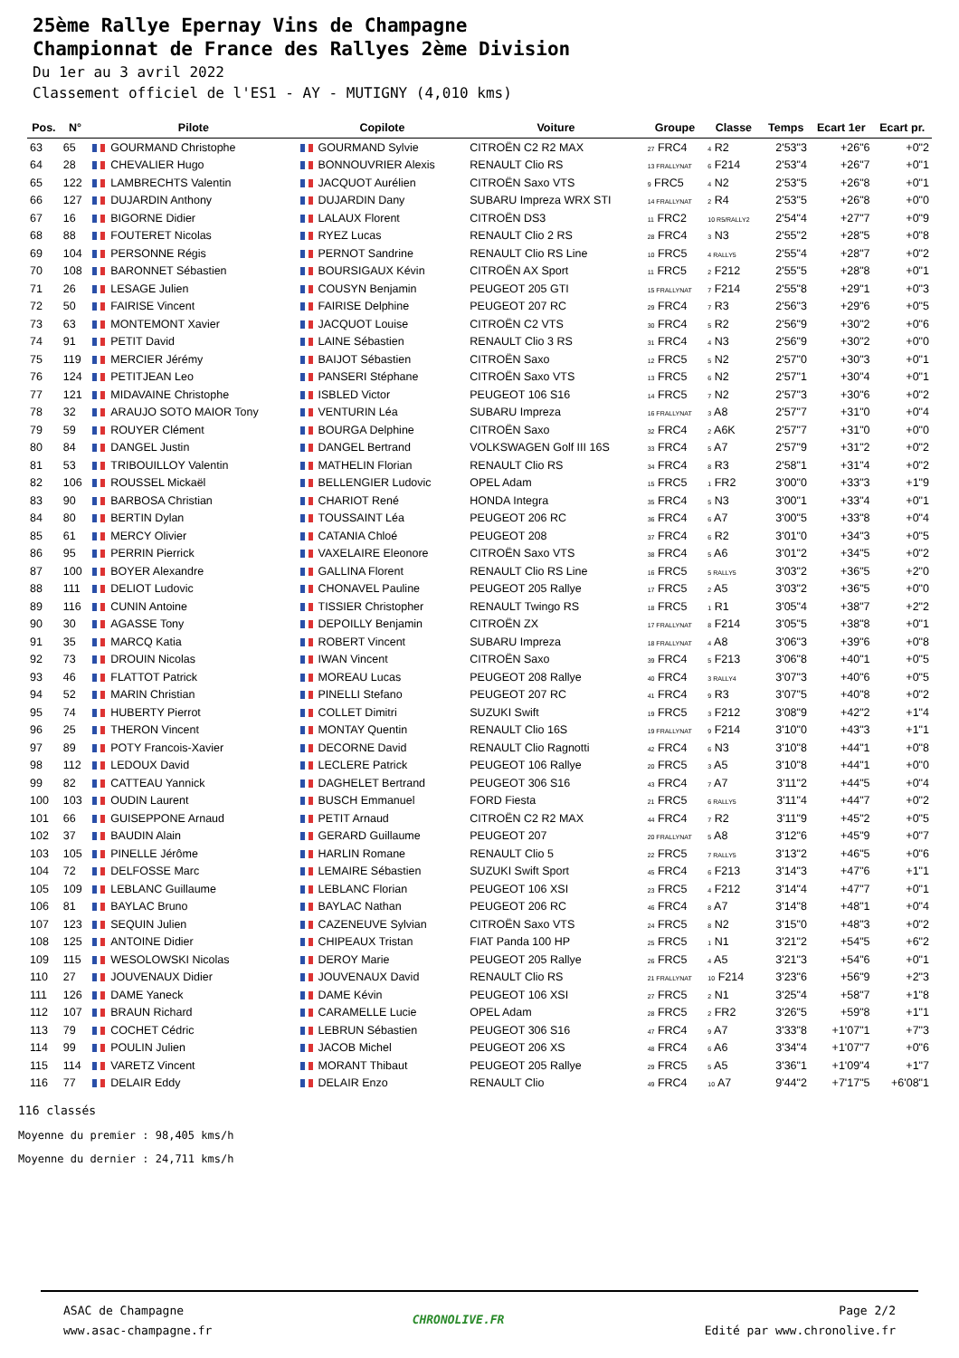25ème Rallye Epernay Vins de Champagne
Championnat de France des Rallyes 2ème Division
Du 1er au 3 avril 2022
Classement officiel de l'ES1 - AY - MUTIGNY (4,010 kms)
| Pos. | N° | Pilote | Copilote | Voiture | Groupe | Classe | Temps | Ecart 1er | Ecart pr. |
| --- | --- | --- | --- | --- | --- | --- | --- | --- | --- |
| 63 | 65 | GOURMAND Christophe | GOURMAND Sylvie | CITROËN C2 R2 MAX | 27 FRC4 | 4 R2 | 2'53"3 | +26"6 | +0"2 |
| 64 | 28 | CHEVALIER Hugo | BONNOUVRIER Alexis | RENAULT Clio RS | 13 FRALLYNAT | 6 F214 | 2'53"4 | +26"7 | +0"1 |
| 65 | 122 | LAMBRECHTS Valentin | JACQUOT Aurélien | CITROËN Saxo VTS | 9 FRC5 | 4 N2 | 2'53"5 | +26"8 | +0"1 |
| 66 | 127 | DUJARDIN Anthony | DUJARDIN Dany | SUBARU Impreza WRX STI | 14 FRALLYNAT | 2 R4 | 2'53"5 | +26"8 | +0"0 |
| 67 | 16 | BIGORNE Didier | LALAUX Florent | CITROËN DS3 | 11 FRC2 | 10 R5/RALLY2 | 2'54"4 | +27"7 | +0"9 |
| 68 | 88 | FOUTERET Nicolas | RYEZ Lucas | RENAULT Clio 2 RS | 28 FRC4 | 3 N3 | 2'55"2 | +28"5 | +0"8 |
| 69 | 104 | PERSONNE Régis | PERNOT Sandrine | RENAULT Clio RS Line | 10 FRC5 | 4 RALLY5 | 2'55"4 | +28"7 | +0"2 |
| 70 | 108 | BARONNET Sébastien | BOURSIGAUX Kévin | CITROËN AX Sport | 11 FRC5 | 2 F212 | 2'55"5 | +28"8 | +0"1 |
| 71 | 26 | LESAGE Julien | COUSYN Benjamin | PEUGEOT 205 GTI | 15 FRALLYNAT | 7 F214 | 2'55"8 | +29"1 | +0"3 |
| 72 | 50 | FAIRISE Vincent | FAIRISE Delphine | PEUGEOT 207 RC | 29 FRC4 | 7 R3 | 2'56"3 | +29"6 | +0"5 |
| 73 | 63 | MONTEMONT Xavier | JACQUOT Louise | CITROËN C2 VTS | 30 FRC4 | 5 R2 | 2'56"9 | +30"2 | +0"6 |
| 74 | 91 | PETIT David | LAINE Sébastien | RENAULT Clio 3 RS | 31 FRC4 | 4 N3 | 2'56"9 | +30"2 | +0"0 |
| 75 | 119 | MERCIER Jérémy | BAIJOT Sébastien | CITROËN Saxo | 12 FRC5 | 5 N2 | 2'57"0 | +30"3 | +0"1 |
| 76 | 124 | PETITJEAN Leo | PANSERI Stéphane | CITROËN Saxo VTS | 13 FRC5 | 6 N2 | 2'57"1 | +30"4 | +0"1 |
| 77 | 121 | MIDAVAINE Christophe | ISBLED Victor | PEUGEOT 106 S16 | 14 FRC5 | 7 N2 | 2'57"3 | +30"6 | +0"2 |
| 78 | 32 | ARAUJO SOTO MAIOR Tony | VENTURIN Léa | SUBARU Impreza | 16 FRALLYNAT | 3 A8 | 2'57"7 | +31"0 | +0"4 |
| 79 | 59 | ROUYER Clément | BOURGA Delphine | CITROËN Saxo | 32 FRC4 | 2 A6K | 2'57"7 | +31"0 | +0"0 |
| 80 | 84 | DANGEL Justin | DANGEL Bertrand | VOLKSWAGEN Golf III 16S | 33 FRC4 | 5 A7 | 2'57"9 | +31"2 | +0"2 |
| 81 | 53 | TRIBOUILLOY Valentin | MATHELIN Florian | RENAULT Clio RS | 34 FRC4 | 8 R3 | 2'58"1 | +31"4 | +0"2 |
| 82 | 106 | ROUSSEL Mickaël | BELLENGIER Ludovic | OPEL Adam | 15 FRC5 | 1 FR2 | 3'00"0 | +33"3 | +1"9 |
| 83 | 90 | BARBOSA Christian | CHARIOT René | HONDA Integra | 35 FRC4 | 5 N3 | 3'00"1 | +33"4 | +0"1 |
| 84 | 80 | BERTIN Dylan | TOUSSAINT Léa | PEUGEOT 206 RC | 36 FRC4 | 6 A7 | 3'00"5 | +33"8 | +0"4 |
| 85 | 61 | MERCY Olivier | CATANIA Chloé | PEUGEOT 208 | 37 FRC4 | 6 R2 | 3'01"0 | +34"3 | +0"5 |
| 86 | 95 | PERRIN Pierrick | VAXELAIRE Eleonore | CITROËN Saxo VTS | 38 FRC4 | 5 A6 | 3'01"2 | +34"5 | +0"2 |
| 87 | 100 | BOYER Alexandre | GALLINA Florent | RENAULT Clio RS Line | 16 FRC5 | 5 RALLY5 | 3'03"2 | +36"5 | +2"0 |
| 88 | 111 | DELIOT Ludovic | CHONAVEL Pauline | PEUGEOT 205 Rallye | 17 FRC5 | 2 A5 | 3'03"2 | +36"5 | +0"0 |
| 89 | 116 | CUNIN Antoine | TISSIER Christopher | RENAULT Twingo RS | 18 FRC5 | 1 R1 | 3'05"4 | +38"7 | +2"2 |
| 90 | 30 | AGASSE Tony | DEPOILLY Benjamin | CITROËN ZX | 17 FRALLYNAT | 8 F214 | 3'05"5 | +38"8 | +0"1 |
| 91 | 35 | MARCQ Katia | ROBERT Vincent | SUBARU Impreza | 18 FRALLYNAT | 4 A8 | 3'06"3 | +39"6 | +0"8 |
| 92 | 73 | DROUIN Nicolas | IWAN Vincent | CITROËN Saxo | 39 FRC4 | 5 F213 | 3'06"8 | +40"1 | +0"5 |
| 93 | 46 | FLATTOT Patrick | MOREAU Lucas | PEUGEOT 208 Rallye | 40 FRC4 | 3 RALLY4 | 3'07"3 | +40"6 | +0"5 |
| 94 | 52 | MARIN Christian | PINELLI Stefano | PEUGEOT 207 RC | 41 FRC4 | 9 R3 | 3'07"5 | +40"8 | +0"2 |
| 95 | 74 | HUBERTY Pierrot | COLLET Dimitri | SUZUKI Swift | 19 FRC5 | 3 F212 | 3'08"9 | +42"2 | +1"4 |
| 96 | 25 | THERON Vincent | MONTAY Quentin | RENAULT Clio 16S | 19 FRALLYNAT | 9 F214 | 3'10"0 | +43"3 | +1"1 |
| 97 | 89 | POTY Francois-Xavier | DECORNE David | RENAULT Clio Ragnotti | 42 FRC4 | 6 N3 | 3'10"8 | +44"1 | +0"8 |
| 98 | 112 | LEDOUX David | LECLERE Patrick | PEUGEOT 106 Rallye | 20 FRC5 | 3 A5 | 3'10"8 | +44"1 | +0"0 |
| 99 | 82 | CATTEAU Yannick | DAGHELET Bertrand | PEUGEOT 306 S16 | 43 FRC4 | 7 A7 | 3'11"2 | +44"5 | +0"4 |
| 100 | 103 | OUDIN Laurent | BUSCH Emmanuel | FORD Fiesta | 21 FRC5 | 6 RALLY5 | 3'11"4 | +44"7 | +0"2 |
| 101 | 66 | GUISEPPONE Arnaud | PETIT Arnaud | CITROËN C2 R2 MAX | 44 FRC4 | 7 R2 | 3'11"9 | +45"2 | +0"5 |
| 102 | 37 | BAUDIN Alain | GERARD Guillaume | PEUGEOT 207 | 20 FRALLYNAT | 5 A8 | 3'12"6 | +45"9 | +0"7 |
| 103 | 105 | PINELLE Jérôme | HARLIN Romane | RENAULT Clio 5 | 22 FRC5 | 7 RALLY5 | 3'13"2 | +46"5 | +0"6 |
| 104 | 72 | DELFOSSE Marc | LEMAIRE Sébastien | SUZUKI Swift Sport | 45 FRC4 | 6 F213 | 3'14"3 | +47"6 | +1"1 |
| 105 | 109 | LEBLANC Guillaume | LEBLANC Florian | PEUGEOT 106 XSI | 23 FRC5 | 4 F212 | 3'14"4 | +47"7 | +0"1 |
| 106 | 81 | BAYLAC Bruno | BAYLAC Nathan | PEUGEOT 206 RC | 46 FRC4 | 8 A7 | 3'14"8 | +48"1 | +0"4 |
| 107 | 123 | SEQUIN Julien | CAZENEUVE Sylvian | CITROËN Saxo VTS | 24 FRC5 | 8 N2 | 3'15"0 | +48"3 | +0"2 |
| 108 | 125 | ANTOINE Didier | CHIPEAUX Tristan | FIAT Panda 100 HP | 25 FRC5 | 1 N1 | 3'21"2 | +54"5 | +6"2 |
| 109 | 115 | WESOLOWSKI Nicolas | DEROY Marie | PEUGEOT 205 Rallye | 26 FRC5 | 4 A5 | 3'21"3 | +54"6 | +0"1 |
| 110 | 27 | JOUVENAUX Didier | JOUVENAUX David | RENAULT Clio RS | 21 FRALLYNAT | 10 F214 | 3'23"6 | +56"9 | +2"3 |
| 111 | 126 | DAME Yaneck | DAME Kévin | PEUGEOT 106 XSI | 27 FRC5 | 2 N1 | 3'25"4 | +58"7 | +1"8 |
| 112 | 107 | BRAUN Richard | CARAMELLE Lucie | OPEL Adam | 28 FRC5 | 2 FR2 | 3'26"5 | +59"8 | +1"1 |
| 113 | 79 | COCHET Cédric | LEBRUN Sébastien | PEUGEOT 306 S16 | 47 FRC4 | 9 A7 | 3'33"8 | +1'07"1 | +7"3 |
| 114 | 99 | POULIN Julien | JACOB Michel | PEUGEOT 206 XS | 48 FRC4 | 6 A6 | 3'34"4 | +1'07"7 | +0"6 |
| 115 | 114 | VARETZ Vincent | MORANT Thibaut | PEUGEOT 205 Rallye | 29 FRC5 | 5 A5 | 3'36"1 | +1'09"4 | +1"7 |
| 116 | 77 | DELAIR Eddy | DELAIR Enzo | RENAULT Clio | 49 FRC4 | 10 A7 | 9'44"2 | +7'17"5 | +6'08"1 |
116 classés
Moyenne du premier : 98,405 kms/h
Moyenne du dernier : 24,711 kms/h
ASAC de Champagne
www.asac-champagne.fr
CHRONOLIVE.FR
Page 2/2
Edité par www.chronolive.fr